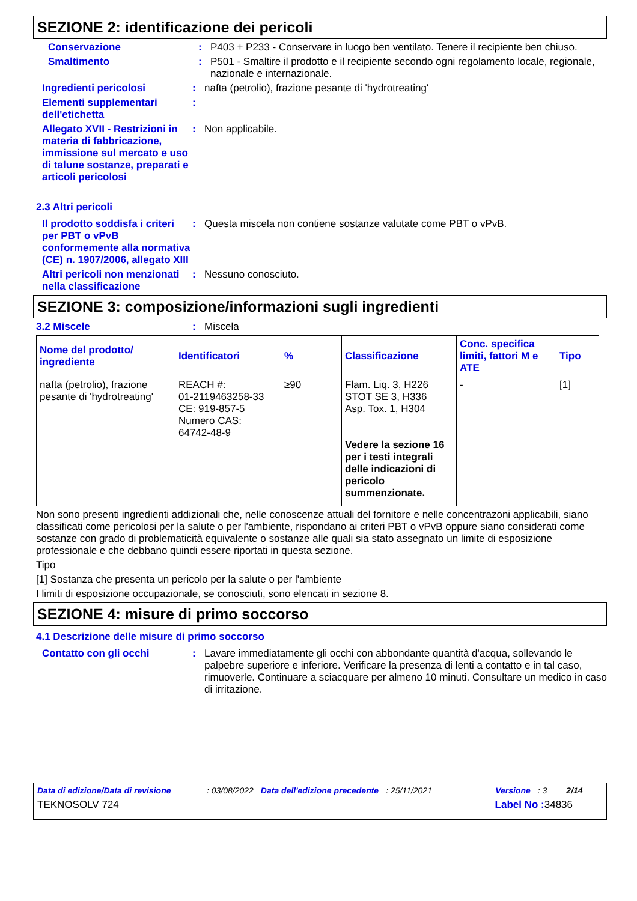SEZIONE 2: identificazione dei pericoli
Conservazione : P403 + P233 - Conservare in luogo ben ventilato. Tenere il recipiente ben chiuso.
Smaltimento : P501 - Smaltire il prodotto e il recipiente secondo ogni regolamento locale, regionale, nazionale e internazionale.
Ingredienti pericolosi : nafta (petrolio), frazione pesante di 'hydrotreating'
Elementi supplementari dell'etichetta
:
Allegato XVII - Restrizioni in materia di fabbricazione, immissione sul mercato e uso di talune sostanze, preparati e articoli pericolosi
: Non applicabile.
2.3 Altri pericoli
Il prodotto soddisfa i criteri per PBT o vPvB conformemente alla normativa (CE) n. 1907/2006, allegato XIII
: Questa miscela non contiene sostanze valutate come PBT o vPvB.
Altri pericoli non menzionati nella classificazione
: Nessuno conosciuto.
SEZIONE 3: composizione/informazioni sugli ingredienti
3.2 Miscele : Miscela
| Nome del prodotto/ ingrediente | Identificatori | % | Classificazione | Conc. specifica limiti, fattori M e ATE | Tipo |
| --- | --- | --- | --- | --- | --- |
| nafta (petrolio), frazione pesante di 'hydrotreating' | REACH #: 01-2119463258-33 CE: 919-857-5 Numero CAS: 64742-48-9 | ≥90 | Flam. Liq. 3, H226 STOT SE 3, H336 Asp. Tox. 1, H304 Vedere la sezione 16 per i testi integrali delle indicazioni di pericolo summenzionate. | - | [1] |
Non sono presenti ingredienti addizionali che, nelle conoscenze attuali del fornitore e nelle concentrazoni applicabili, siano classificati come pericolosi per la salute o per l'ambiente, rispondano ai criteri PBT o vPvB oppure siano considerati come sostanze con grado di problematicità equivalente o sostanze alle quali sia stato assegnato un limite di esposizione professionale e che debbano quindi essere riportati in questa sezione.
Tipo
[1] Sostanza che presenta un pericolo per la salute o per l'ambiente
I limiti di esposizione occupazionale, se conosciuti, sono elencati in sezione 8.
SEZIONE 4: misure di primo soccorso
4.1 Descrizione delle misure di primo soccorso
Contatto con gli occhi : Lavare immediatamente gli occhi con abbondante quantità d'acqua, sollevando le palpebre superiore e inferiore. Verificare la presenza di lenti a contatto e in tal caso, rimuoverle. Continuare a sciacquare per almeno 10 minuti. Consultare un medico in caso di irritazione.
Data di edizione/Data di revisione: 03/08/2022 Data dell'edizione precedente: 25/11/2021 Versione: 3 2/14
TEKNOSOLV 724 Label No : 34836